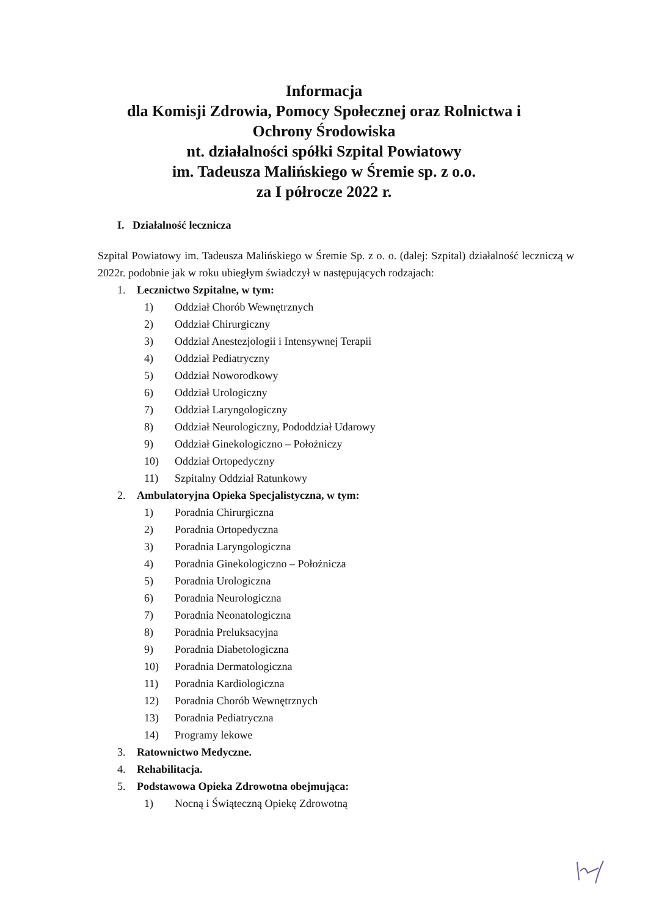Informacja
dla Komisji Zdrowia, Pomocy Społecznej oraz Rolnictwa i
Ochrony Środowiska
nt. działalności spółki Szpital Powiatowy
im. Tadeusza Malińskiego w Śremie sp. z o.o.
za I półrocze 2022 r.
I. Działalność lecznicza
Szpital Powiatowy im. Tadeusza Malińskiego w Śremie Sp. z o. o. (dalej: Szpital) działalność leczniczą w 2022r. podobnie jak w roku ubiegłym świadczył w następujących rodzajach:
1. Lecznictwo Szpitalne, w tym:
1) Oddział Chorób Wewnętrznych
2) Oddział Chirurgiczny
3) Oddział Anestezjologii i Intensywnej Terapii
4) Oddział Pediatryczny
5) Oddział Noworodkowy
6) Oddział Urologiczny
7) Oddział Laryngologiczny
8) Oddział Neurologiczny, Pododdział Udarowy
9) Oddział Ginekologiczno – Położniczy
10) Oddział Ortopedyczny
11) Szpitalny Oddział Ratunkowy
2. Ambulatoryjna Opieka Specjalistyczna, w tym:
1) Poradnia Chirurgiczna
2) Poradnia Ortopedyczna
3) Poradnia Laryngologiczna
4) Poradnia Ginekologiczno – Położnicza
5) Poradnia Urologiczna
6) Poradnia Neurologiczna
7) Poradnia Neonatologiczna
8) Poradnia Preluksacyjna
9) Poradnia Diabetologiczna
10) Poradnia Dermatologiczna
11) Poradnia Kardiologiczna
12) Poradnia Chorób Wewnętrznych
13) Poradnia Pediatryczna
14) Programy lekowe
3. Ratownictwo Medyczne.
4. Rehabilitacja.
5. Podstawowa Opieka Zdrowotna obejmująca:
1) Nocną i Świąteczną Opiekę Zdrowotną